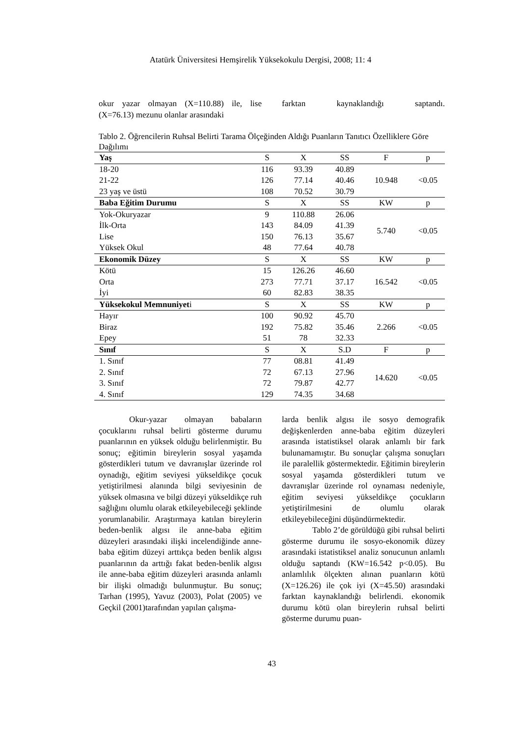Atatürk Üniversitesi Hemşirelik Yüksekokulu Dergisi, 2008; 11: 4
okur yazar olmayan (X=110.88) ile, lise (X=76.13) mezunu olanlar arasındaki
farktan kaynaklandığı saptandı.
Tablo 2. Öğrencilerin Ruhsal Belirti Tarama Ölçeğinden Aldığı Puanların Tanıtıcı Özelliklere Göre Dağılımı
| Yaş | S | X | SS | F | p |
| --- | --- | --- | --- | --- | --- |
| 18-20 | 116 | 93.39 | 40.89 | 10.948 | <0.05 |
| 21-22 | 126 | 77.14 | 40.46 | | |
| 23 yaş ve üstü | 108 | 70.52 | 30.79 | | |
| Baba Eğitim Durumu | S | X | SS | KW | p |
| Yok-Okuryazar | 9 | 110.88 | 26.06 | 5.740 | <0.05 |
| İlk-Orta | 143 | 84.09 | 41.39 | | |
| Lise | 150 | 76.13 | 35.67 | | |
| Yüksek Okul | 48 | 77.64 | 40.78 | | |
| Ekonomik Düzey | S | X | SS | KW | p |
| Kötü | 15 | 126.26 | 46.60 | 16.542 | <0.05 |
| Orta | 273 | 77.71 | 37.17 | | |
| İyi | 60 | 82.83 | 38.35 | | |
| Yüksekokul Memnuniyet i | S | X | SS | KW | p |
| Hayır | 100 | 90.92 | 45.70 | 2.266 | <0.05 |
| Biraz | 192 | 75.82 | 35.46 | | |
| Epey | 51 | 78 | 32.33 | | |
| Sınıf | S | X | S.D | F | p |
| 1. Sınıf | 77 | 08.81 | 41.49 | 14.620 | <0.05 |
| 2. Sınıf | 72 | 67.13 | 27.96 | | |
| 3. Sınıf | 72 | 79.87 | 42.77 | | |
| 4. Sınıf | 129 | 74.35 | 34.68 | | |
Okur-yazar olmayan babaların çocuklarını ruhsal belirti gösterme durumu puanlarının en yüksek olduğu belirlenmiştir. Bu sonuç; eğitimin bireylerin sosyal yaşamda gösterdikleri tutum ve davranışlar üzerinde rol oynadığı, eğitim seviyesi yükseldikçe çocuk yetiştirilmesi alanında bilgi seviyesinin de yüksek olmasına ve bilgi düzeyi yükseldikçe ruh sağlığını olumlu olarak etkileyebileceği şeklinde yorumlanabilir. Araştırmaya katılan bireylerin beden-benlik algısı ile anne-baba eğitim düzeyleri arasındaki ilişki incelendiğinde anne-baba eğitim düzeyi arttıkça beden benlik algısı puanlarının da arttığı fakat beden-benlik algısı ile anne-baba eğitim düzeyleri arasında anlamlı bir ilişki olmadığı bulunmuştur. Bu sonuç; Tarhan (1995), Yavuz (2003), Polat (2005) ve Geçkil (2001)tarafından yapılan çalışma-
larda benlik algısı ile sosyo demografik değişkenlerden anne-baba eğitim düzeyleri arasında istatistiksel olarak anlamlı bir fark bulunamamıştır. Bu sonuçlar çalışma sonuçları ile paralellik göstermektedir. Eğitimin bireylerin sosyal yaşamda gösterdikleri tutum ve davranışlar üzerinde rol oynaması nedeniyle, eğitim seviyesi yükseldikçe çocukların yetiştirilmesini de olumlu olarak etkileyebileceğini düşündürmektedir.
Tablo 2’de görüldüğü gibi ruhsal belirti gösterme durumu ile sosyo-ekonomik düzey arasındaki istatistiksel analiz sonucunun anlamlı olduğu saptandı (KW=16.542 p<0.05). Bu anlamlılık ölçekten alınan puanların kötü (X=126.26) ile çok iyi (X=45.50) arasındaki farktan kaynaklandığı belirlendi. ekonomik durumu kötü olan bireylerin ruhsal belirti gösterme durumu puan-
43